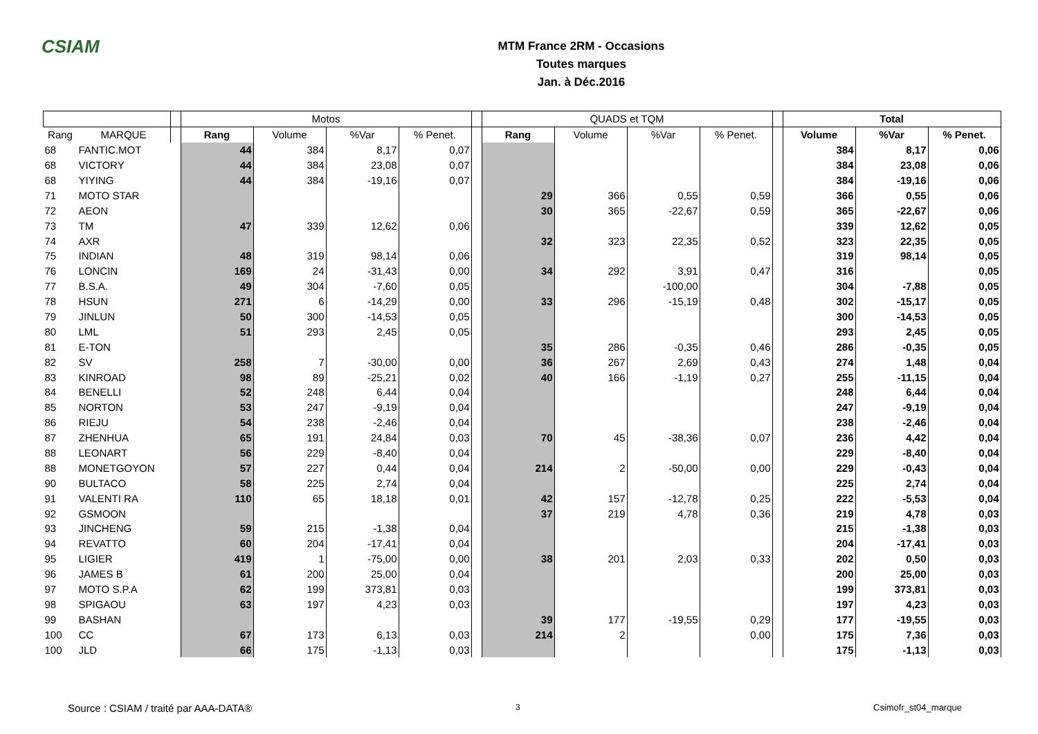CSIAM
MTM France 2RM - Occasions
Toutes marques
Jan. à Déc.2016
| | | | Motos | | | | | QUADS et TQM | | | | | Total | | |
| Rang | MARQUE | | Rang | Volume | %Var | % Penet. | | Rang | Volume | %Var | % Penet. | | Volume | %Var | % Penet. |
| 68 | FANTIC.MOT | | 44 | 384 | 8,17 | 0,07 | | | | | | | 384 | 8,17 | 0,06 |
| 68 | VICTORY | | 44 | 384 | 23,08 | 0,07 | | | | | | | 384 | 23,08 | 0,06 |
| 68 | YIYING | | 44 | 384 | -19,16 | 0,07 | | | | | | | 384 | -19,16 | 0,06 |
| 71 | MOTO STAR | | | | | | | 29 | 366 | 0,55 | 0,59 | | 366 | 0,55 | 0,06 |
| 72 | AEON | | | | | | | 30 | 365 | -22,67 | 0,59 | | 365 | -22,67 | 0,06 |
| 73 | TM | | 47 | 339 | 12,62 | 0,06 | | | | | | | 339 | 12,62 | 0,05 |
| 74 | AXR | | | | | | | 32 | 323 | 22,35 | 0,52 | | 323 | 22,35 | 0,05 |
| 75 | INDIAN | | 48 | 319 | 98,14 | 0,06 | | | | | | | 319 | 98,14 | 0,05 |
| 76 | LONCIN | | 169 | 24 | -31,43 | 0,00 | | 34 | 292 | 3,91 | 0,47 | | 316 | | 0,05 |
| 77 | B.S.A. | | 49 | 304 | -7,60 | 0,05 | | | | -100,00 | | | 304 | -7,88 | 0,05 |
| 78 | HSUN | | 271 | 6 | -14,29 | 0,00 | | 33 | 296 | -15,19 | 0,48 | | 302 | -15,17 | 0,05 |
| 79 | JINLUN | | 50 | 300 | -14,53 | 0,05 | | | | | | | 300 | -14,53 | 0,05 |
| 80 | LML | | 51 | 293 | 2,45 | 0,05 | | | | | | | 293 | 2,45 | 0,05 |
| 81 | E-TON | | | | | | | 35 | 286 | -0,35 | 0,46 | | 286 | -0,35 | 0,05 |
| 82 | SV | | 258 | 7 | -30,00 | 0,00 | | 36 | 267 | 2,69 | 0,43 | | 274 | 1,48 | 0,04 |
| 83 | KINROAD | | 98 | 89 | -25,21 | 0,02 | | 40 | 166 | -1,19 | 0,27 | | 255 | -11,15 | 0,04 |
| 84 | BENELLI | | 52 | 248 | 6,44 | 0,04 | | | | | | | 248 | 6,44 | 0,04 |
| 85 | NORTON | | 53 | 247 | -9,19 | 0,04 | | | | | | | 247 | -9,19 | 0,04 |
| 86 | RIEJU | | 54 | 238 | -2,46 | 0,04 | | | | | | | 238 | -2,46 | 0,04 |
| 87 | ZHENHUA | | 65 | 191 | 24,84 | 0,03 | | 70 | 45 | -38,36 | 0,07 | | 236 | 4,42 | 0,04 |
| 88 | LEONART | | 56 | 229 | -8,40 | 0,04 | | | | | | | 229 | -8,40 | 0,04 |
| 88 | MONETGOYON | | 57 | 227 | 0,44 | 0,04 | | 214 | 2 | -50,00 | 0,00 | | 229 | -0,43 | 0,04 |
| 90 | BULTACO | | 58 | 225 | 2,74 | 0,04 | | | | | | | 225 | 2,74 | 0,04 |
| 91 | VALENTI RA | | 110 | 65 | 18,18 | 0,01 | | 42 | 157 | -12,78 | 0,25 | | 222 | -5,53 | 0,04 |
| 92 | GSMOON | | | | | | | 37 | 219 | 4,78 | 0,36 | | 219 | 4,78 | 0,03 |
| 93 | JINCHENG | | 59 | 215 | -1,38 | 0,04 | | | | | | | 215 | -1,38 | 0,03 |
| 94 | REVATTO | | 60 | 204 | -17,41 | 0,04 | | | | | | | 204 | -17,41 | 0,03 |
| 95 | LIGIER | | 419 | 1 | -75,00 | 0,00 | | 38 | 201 | 2,03 | 0,33 | | 202 | 0,50 | 0,03 |
| 96 | JAMES B | | 61 | 200 | 25,00 | 0,04 | | | | | | | 200 | 25,00 | 0,03 |
| 97 | MOTO S.P.A | | 62 | 199 | 373,81 | 0,03 | | | | | | | 199 | 373,81 | 0,03 |
| 98 | SPIGAOU | | 63 | 197 | 4,23 | 0,03 | | | | | | | 197 | 4,23 | 0,03 |
| 99 | BASHAN | | | | | | | 39 | 177 | -19,55 | 0,29 | | 177 | -19,55 | 0,03 |
| 100 | CC | | 67 | 173 | 6,13 | 0,03 | | 214 | 2 | | 0,00 | | 175 | 7,36 | 0,03 |
| 100 | JLD | | 66 | 175 | -1,13 | 0,03 | | | | | | | 175 | -1,13 | 0,03 |
Source : CSIAM / traité par AAA-DATA®
3 Csimofr_st04_marque